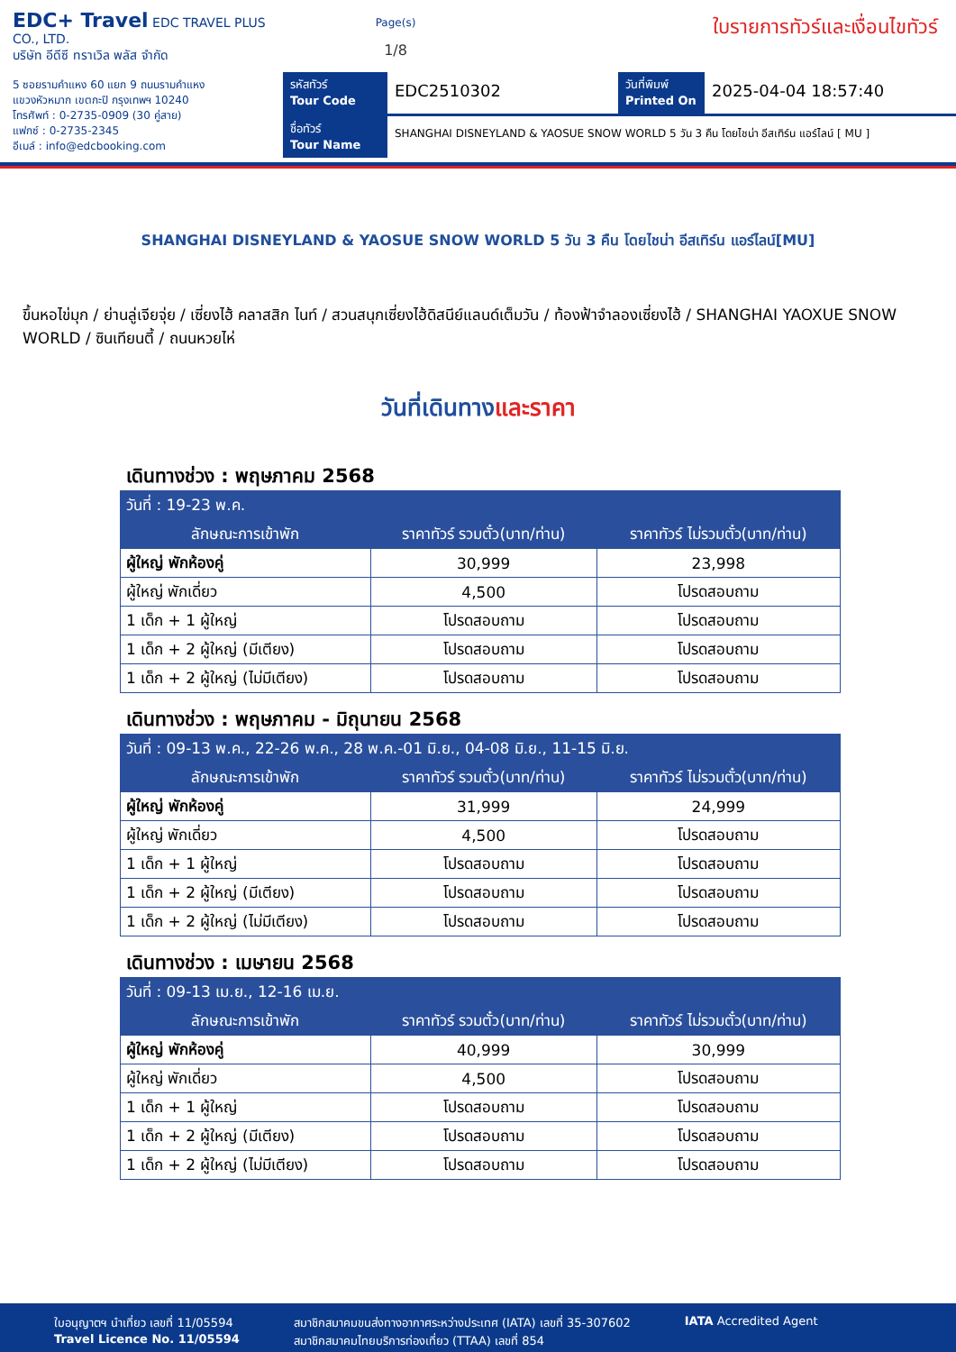EDC+ Travel EDC TRAVEL PLUS CO., LTD.
บริษัท อีดีซี ทราเวิล พลัส จำกัด
5 ซอยรามคำแหง 60 แยก 9 ถนนรามคำแหง
แขวงหัวหมาก เขตกะปิ กรุงเทพฯ 10240
โทรศัพท์ : 0-2735-0909 (30 คู่สาย)
แฟกซ์ : 0-2735-2345
อีเมล์ : info@edcbooking.com
Page(s)
1/8
ใบรายการทัวร์และเงื่อนไขทัวร์
รหัสทัวร์
Tour Code
EDC2510302
วันที่พิมพ์
Printed On
2025-04-04 18:57:40
ชื่อทัวร์
Tour Name
SHANGHAI DISNEYLAND & YAOSUE SNOW WORLD 5 วัน 3 คืน โดยไชน่า อีสเทิร์น แอร์ไลน์ [ MU ]
SHANGHAI DISNEYLAND & YAOSUE SNOW WORLD 5 วัน 3 คืน โดยไชน่า อีสเทิร์น แอร์ไลน์[MU]
ขึ้นหอไข่มุก / ย่านลู่เจียจุ่ย / เซี่ยงไฮ้ คลาสสิก ไนท์ / สวนสนุกเซี่ยงไฮ้ดิสนีย์แลนด์เต็มวัน / ท้องฟ้าจำลองเซี่ยงไฮ้ / SHANGHAI YAOXUE SNOW WORLD / ซินเทียนตี้ / ถนนหวยไห่
วันที่เดินทางและราคา
เดินทางช่วง : พฤษภาคม 2568
| วันที่ : 19-23 พ.ค. | | |
| --- | --- | --- |
| ลักษณะการเข้าพัก | ราคาทัวร์ รวมตั๋ว(บาท/ท่าน) | ราคาทัวร์ ไม่รวมตั๋ว(บาท/ท่าน) |
| ผู้ใหญ่ พักห้องคู่ | 30,999 | 23,998 |
| ผู้ใหญ่ พักเดี่ยว | 4,500 | โปรดสอบถาม |
| 1 เด็ก + 1 ผู้ใหญ่ | โปรดสอบถาม | โปรดสอบถาม |
| 1 เด็ก + 2 ผู้ใหญ่ (มีเตียง) | โปรดสอบถาม | โปรดสอบถาม |
| 1 เด็ก + 2 ผู้ใหญ่ (ไม่มีเตียง) | โปรดสอบถาม | โปรดสอบถาม |
เดินทางช่วง : พฤษภาคม - มิถุนายน 2568
| วันที่ : 09-13 พ.ค., 22-26 พ.ค., 28 พ.ค.-01 มิ.ย., 04-08 มิ.ย., 11-15 มิ.ย. | | |
| --- | --- | --- |
| ลักษณะการเข้าพัก | ราคาทัวร์ รวมตั๋ว(บาท/ท่าน) | ราคาทัวร์ ไม่รวมตั๋ว(บาท/ท่าน) |
| ผู้ใหญ่ พักห้องคู่ | 31,999 | 24,999 |
| ผู้ใหญ่ พักเดี่ยว | 4,500 | โปรดสอบถาม |
| 1 เด็ก + 1 ผู้ใหญ่ | โปรดสอบถาม | โปรดสอบถาม |
| 1 เด็ก + 2 ผู้ใหญ่ (มีเตียง) | โปรดสอบถาม | โปรดสอบถาม |
| 1 เด็ก + 2 ผู้ใหญ่ (ไม่มีเตียง) | โปรดสอบถาม | โปรดสอบถาม |
เดินทางช่วง : เมษายน 2568
| วันที่ : 09-13 เม.ย., 12-16 เม.ย. | | |
| --- | --- | --- |
| ลักษณะการเข้าพัก | ราคาทัวร์ รวมตั๋ว(บาท/ท่าน) | ราคาทัวร์ ไม่รวมตั๋ว(บาท/ท่าน) |
| ผู้ใหญ่ พักห้องคู่ | 40,999 | 30,999 |
| ผู้ใหญ่ พักเดี่ยว | 4,500 | โปรดสอบถาม |
| 1 เด็ก + 1 ผู้ใหญ่ | โปรดสอบถาม | โปรดสอบถาม |
| 1 เด็ก + 2 ผู้ใหญ่ (มีเตียง) | โปรดสอบถาม | โปรดสอบถาม |
| 1 เด็ก + 2 ผู้ใหญ่ (ไม่มีเตียง) | โปรดสอบถาม | โปรดสอบถาม |
ใบอนุญาตฯ นำเที่ยว เลขที่ 11/05594
Travel Licence No. 11/05594
สมาชิกสมาคมขนส่งทางอากาศระหว่างประเทศ (IATA) เลขที่ 35-307602
สมาชิกสมาคมไทยบริการท่องเที่ยว (TTAA) เลขที่ 854
IATA Accredited Agent